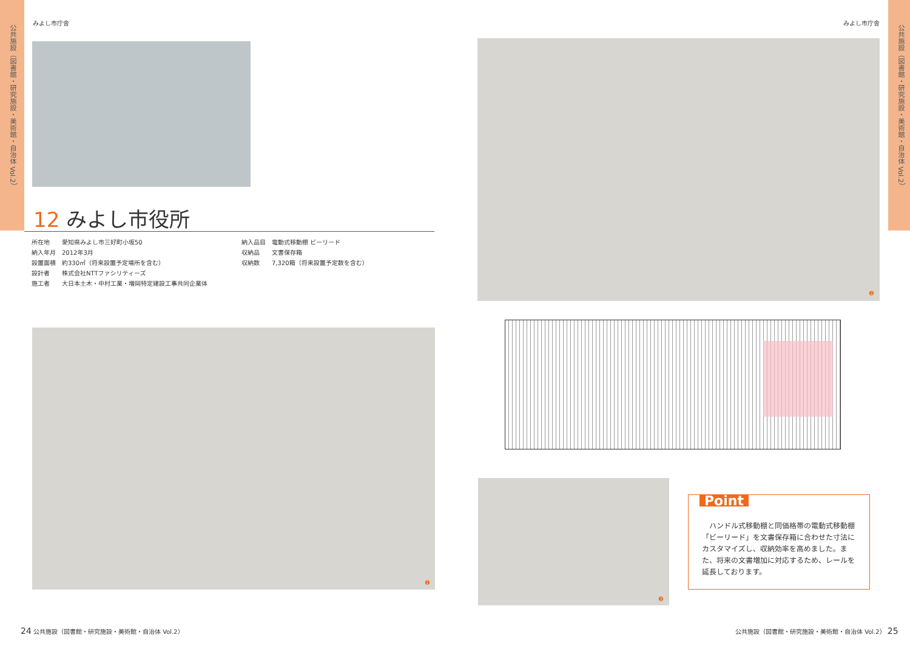公共施設（図書館・研究施設・美術館・自治体 Vol.2）
公共施設（図書館・研究施設・美術館・自治体 Vol.2）
みよし市庁舎 みよし市庁舎
12 みよし市役所
| 所在地 | 愛知県みよし市三好町小坂50 |
| 納入年月 | 2012年3月 |
| 設置面積 | 約330㎡（将来設置予定場所を含む） |
| 設計者 | 株式会社NTTファシリティーズ |
| 施工者 | 大日本土木・中村工業・増岡特定建設工事共同企業体 |
| 納入品目 | 電動式移動棚 ビーリード |
| 収納品 | 文書保存箱 |
| 収納数 | 7,320箱（将来設置予定数を含む） |
❶
❷
❸
Point
　ハンドル式移動棚と同価格帯の電動式移動棚「ビーリード」を文書保存箱に合わせた寸法にカスタマイズし、収納効率を高めました。また、将来の文書増加に対応するため、レールを延長しております。
24 公共施設（図書館・研究施設・美術館・自治体 Vol.2）
公共施設（図書館・研究施設・美術館・自治体 Vol.2） 25